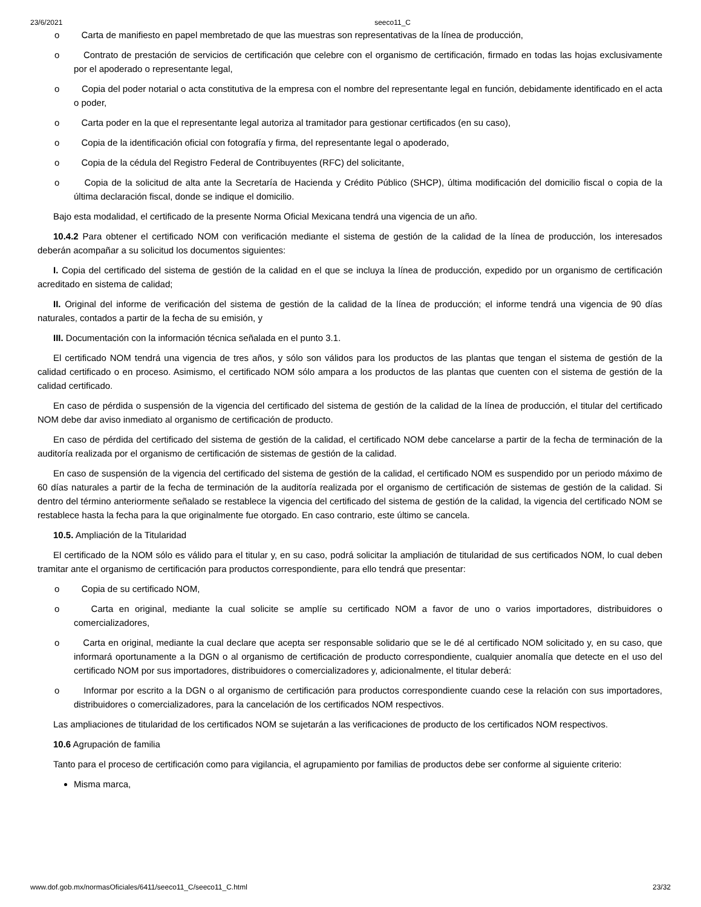23/6/2021 seeco11_C
o Carta de manifiesto en papel membretado de que las muestras son representativas de la línea de producción,
o Contrato de prestación de servicios de certificación que celebre con el organismo de certificación, firmado en todas las hojas exclusivamente por el apoderado o representante legal,
o Copia del poder notarial o acta constitutiva de la empresa con el nombre del representante legal en función, debidamente identificado en el acta o poder,
o Carta poder en la que el representante legal autoriza al tramitador para gestionar certificados (en su caso),
o Copia de la identificación oficial con fotografía y firma, del representante legal o apoderado,
o Copia de la cédula del Registro Federal de Contribuyentes (RFC) del solicitante,
o Copia de la solicitud de alta ante la Secretaría de Hacienda y Crédito Público (SHCP), última modificación del domicilio fiscal o copia de la última declaración fiscal, donde se indique el domicilio.
Bajo esta modalidad, el certificado de la presente Norma Oficial Mexicana tendrá una vigencia de un año.
10.4.2 Para obtener el certificado NOM con verificación mediante el sistema de gestión de la calidad de la línea de producción, los interesados deberán acompañar a su solicitud los documentos siguientes:
I. Copia del certificado del sistema de gestión de la calidad en el que se incluya la línea de producción, expedido por un organismo de certificación acreditado en sistema de calidad;
II. Original del informe de verificación del sistema de gestión de la calidad de la línea de producción; el informe tendrá una vigencia de 90 días naturales, contados a partir de la fecha de su emisión, y
III. Documentación con la información técnica señalada en el punto 3.1.
El certificado NOM tendrá una vigencia de tres años, y sólo son válidos para los productos de las plantas que tengan el sistema de gestión de la calidad certificado o en proceso. Asimismo, el certificado NOM sólo ampara a los productos de las plantas que cuenten con el sistema de gestión de la calidad certificado.
En caso de pérdida o suspensión de la vigencia del certificado del sistema de gestión de la calidad de la línea de producción, el titular del certificado NOM debe dar aviso inmediato al organismo de certificación de producto.
En caso de pérdida del certificado del sistema de gestión de la calidad, el certificado NOM debe cancelarse a partir de la fecha de terminación de la auditoría realizada por el organismo de certificación de sistemas de gestión de la calidad.
En caso de suspensión de la vigencia del certificado del sistema de gestión de la calidad, el certificado NOM es suspendido por un periodo máximo de 60 días naturales a partir de la fecha de terminación de la auditoría realizada por el organismo de certificación de sistemas de gestión de la calidad. Si dentro del término anteriormente señalado se restablece la vigencia del certificado del sistema de gestión de la calidad, la vigencia del certificado NOM se restablece hasta la fecha para la que originalmente fue otorgado. En caso contrario, este último se cancela.
10.5. Ampliación de la Titularidad
El certificado de la NOM sólo es válido para el titular y, en su caso, podrá solicitar la ampliación de titularidad de sus certificados NOM, lo cual deben tramitar ante el organismo de certificación para productos correspondiente, para ello tendrá que presentar:
o Copia de su certificado NOM,
o Carta en original, mediante la cual solicite se amplíe su certificado NOM a favor de uno o varios importadores, distribuidores o comercializadores,
o Carta en original, mediante la cual declare que acepta ser responsable solidario que se le dé al certificado NOM solicitado y, en su caso, que informará oportunamente a la DGN o al organismo de certificación de producto correspondiente, cualquier anomalía que detecte en el uso del certificado NOM por sus importadores, distribuidores o comercializadores y, adicionalmente, el titular deberá:
o Informar por escrito a la DGN o al organismo de certificación para productos correspondiente cuando cese la relación con sus importadores, distribuidores o comercializadores, para la cancelación de los certificados NOM respectivos.
Las ampliaciones de titularidad de los certificados NOM se sujetarán a las verificaciones de producto de los certificados NOM respectivos.
10.6 Agrupación de familia
Tanto para el proceso de certificación como para vigilancia, el agrupamiento por familias de productos debe ser conforme al siguiente criterio:
Misma marca,
www.dof.gob.mx/normasOficiales/6411/seeco11_C/seeco11_C.html 23/32